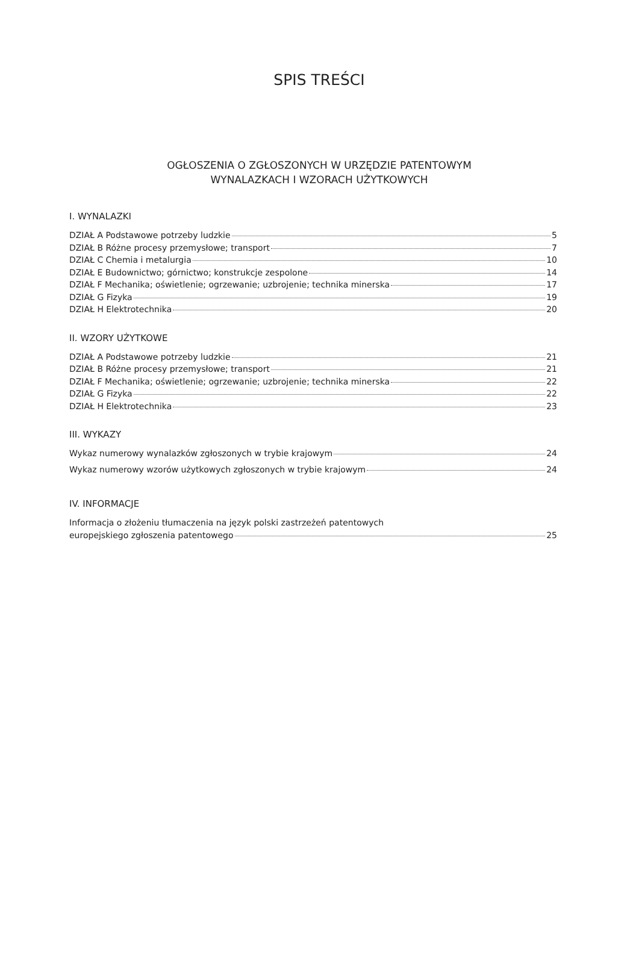SPIS TREŚCI
OGŁOSZENIA O ZGŁOSZONYCH W URZĘDZIE PATENTOWYM
WYNALAZKACH I WZORACH UŻYTKOWYCH
I. WYNALAZKI
DZIAŁ A Podstawowe potrzeby ludzkie 5
DZIAŁ B Różne procesy przemysłowe; transport 7
DZIAŁ C Chemia i metalurgia 10
DZIAŁ E Budownictwo; górnictwo; konstrukcje zespolone 14
DZIAŁ F Mechanika; oświetlenie; ogrzewanie; uzbrojenie; technika minerska 17
DZIAŁ G Fizyka 19
DZIAŁ H Elektrotechnika 20
II. WZORY UŻYTKOWE
DZIAŁ A Podstawowe potrzeby ludzkie 21
DZIAŁ B Różne procesy przemysłowe; transport 21
DZIAŁ F Mechanika; oświetlenie; ogrzewanie; uzbrojenie; technika minerska 22
DZIAŁ G Fizyka 22
DZIAŁ H Elektrotechnika 23
III. WYKAZY
Wykaz numerowy wynalazków zgłoszonych w trybie krajowym 24
Wykaz numerowy wzorów użytkowych zgłoszonych w trybie krajowym 24
IV. INFORMACJE
Informacja o złożeniu tłumaczenia na język polski zastrzeżeń patentowych
europejskiego zgłoszenia patentowego 25